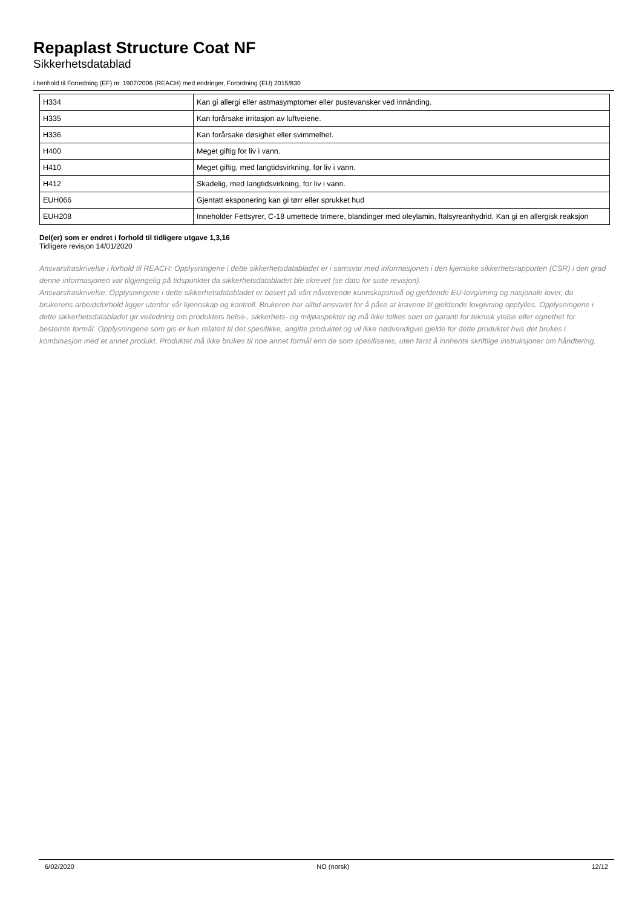Repaplast Structure Coat NF
Sikkerhetsdatablad
i henhold til Forordning (EF) nr. 1907/2006 (REACH) med endringer, Forordning (EU) 2015/830
| H334 | Kan gi allergi eller astmasymptomer eller pustevansker ved innånding. |
| H335 | Kan forårsake irritasjon av luftveiene. |
| H336 | Kan forårsake døsighet eller svimmelhet. |
| H400 | Meget giftig for liv i vann. |
| H410 | Meget giftig, med langtidsvirkning, for liv i vann. |
| H412 | Skadelig, med langtidsvirkning, for liv i vann. |
| EUH066 | Gjentatt eksponering kan gi tørr eller sprukket hud |
| EUH208 | Inneholder Fettsyrer, C-18 umettede trimere, blandinger med oleylamin, ftalsyreanhydrid. Kan gi en allergisk reaksjon |
Del(er) som er endret i forhold til tidligere utgave 1,3,16
Tidligere revisjon 14/01/2020
Ansvarsfraskrivelse i forhold til REACH: Opplysningene i dette sikkerhetsdatabladet er i samsvar med informasjonen i den kjemiske sikkerhetsrapporten (CSR) i den grad denne informasjonen var tilgjengelig på tidspunktet da sikkerhetsdatabladet ble skrevet (se dato for siste revisjon).
Ansvarsfraskrivelse: Opplysningene i dette sikkerhetsdatabladet er basert på vårt nåværende kunnskapsnivå og gjeldende EU-lovgivning og nasjonale lover, da brukerens arbeidsforhold ligger utenfor vår kjennskap og kontroll. Brukeren har alltid ansvaret for å påse at kravene til gjeldende lovgivning oppfylles. Opplysningene i dette sikkerhetsdatabladet gir veiledning om produktets helse-, sikkerhets- og miljøaspekter og må ikke tolkes som en garanti for teknisk ytelse eller egnethet for bestemte formål. Opplysningene som gis er kun relatert til det spesifikke, angitte produktet og vil ikke nødvendigvis gjelde for dette produktet hvis det brukes i kombinasjon med et annet produkt. Produktet må ikke brukes til noe annet formål enn de som spesifiseres, uten først å innhente skriftlige instruksjoner om håndtering.
6/02/2020 NO (norsk) 12/12